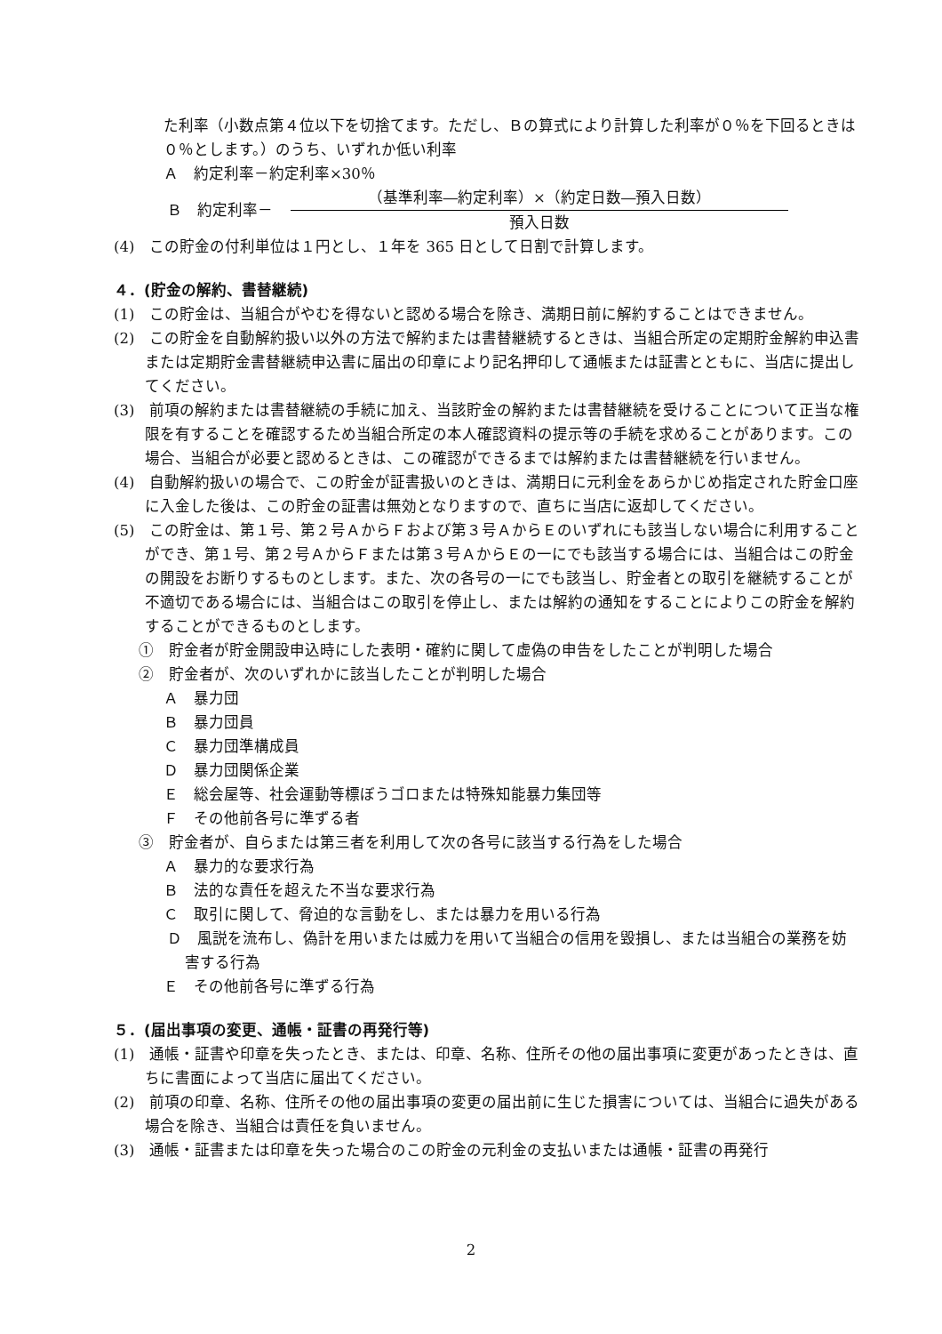た利率（小数点第４位以下を切捨てます。ただし、Ｂの算式により計算した利率が０％を下回るときは０％とします。）のうち、いずれか低い利率
Ａ　約定利率－約定利率×30％
Ｂ　約定利率－
（基準利率―約定利率）×（約定日数―預入日数）
預入日数
(4)　この貯金の付利単位は１円とし、１年を 365 日として日割で計算します。
４．(貯金の解約、書替継続)
(1)　この貯金は、当組合がやむを得ないと認める場合を除き、満期日前に解約することはできません。
(2)　この貯金を自動解約扱い以外の方法で解約または書替継続するときは、当組合所定の定期貯金解約申込書または定期貯金書替継続申込書に届出の印章により記名押印して通帳または証書とともに、当店に提出してください。
(3)　前項の解約または書替継続の手続に加え、当該貯金の解約または書替継続を受けることについて正当な権限を有することを確認するため当組合所定の本人確認資料の提示等の手続を求めることがあります。この場合、当組合が必要と認めるときは、この確認ができるまでは解約または書替継続を行いません。
(4)　自動解約扱いの場合で、この貯金が証書扱いのときは、満期日に元利金をあらかじめ指定された貯金口座に入金した後は、この貯金の証書は無効となりますので、直ちに当店に返却してください。
(5)　この貯金は、第１号、第２号ＡからＦおよび第３号ＡからＥのいずれにも該当しない場合に利用することができ、第１号、第２号ＡからＦまたは第３号ＡからＥの一にでも該当する場合には、当組合はこの貯金の開設をお断りするものとします。また、次の各号の一にでも該当し、貯金者との取引を継続することが不適切である場合には、当組合はこの取引を停止し、または解約の通知をすることによりこの貯金を解約することができるものとします。
①　貯金者が貯金開設申込時にした表明・確約に関して虚偽の申告をしたことが判明した場合
②　貯金者が、次のいずれかに該当したことが判明した場合
Ａ　暴力団
Ｂ　暴力団員
Ｃ　暴力団準構成員
Ｄ　暴力団関係企業
Ｅ　総会屋等、社会運動等標ぼうゴロまたは特殊知能暴力集団等
Ｆ　その他前各号に準ずる者
③　貯金者が、自らまたは第三者を利用して次の各号に該当する行為をした場合
Ａ　暴力的な要求行為
Ｂ　法的な責任を超えた不当な要求行為
Ｃ　取引に関して、脅迫的な言動をし、または暴力を用いる行為
Ｄ　風説を流布し、偽計を用いまたは威力を用いて当組合の信用を毀損し、または当組合の業務を妨害する行為
Ｅ　その他前各号に準ずる行為
５．(届出事項の変更、通帳・証書の再発行等)
(1)　通帳・証書や印章を失ったとき、または、印章、名称、住所その他の届出事項に変更があったときは、直ちに書面によって当店に届出てください。
(2)　前項の印章、名称、住所その他の届出事項の変更の届出前に生じた損害については、当組合に過失がある場合を除き、当組合は責任を負いません。
(3)　通帳・証書または印章を失った場合のこの貯金の元利金の支払いまたは通帳・証書の再発行
2